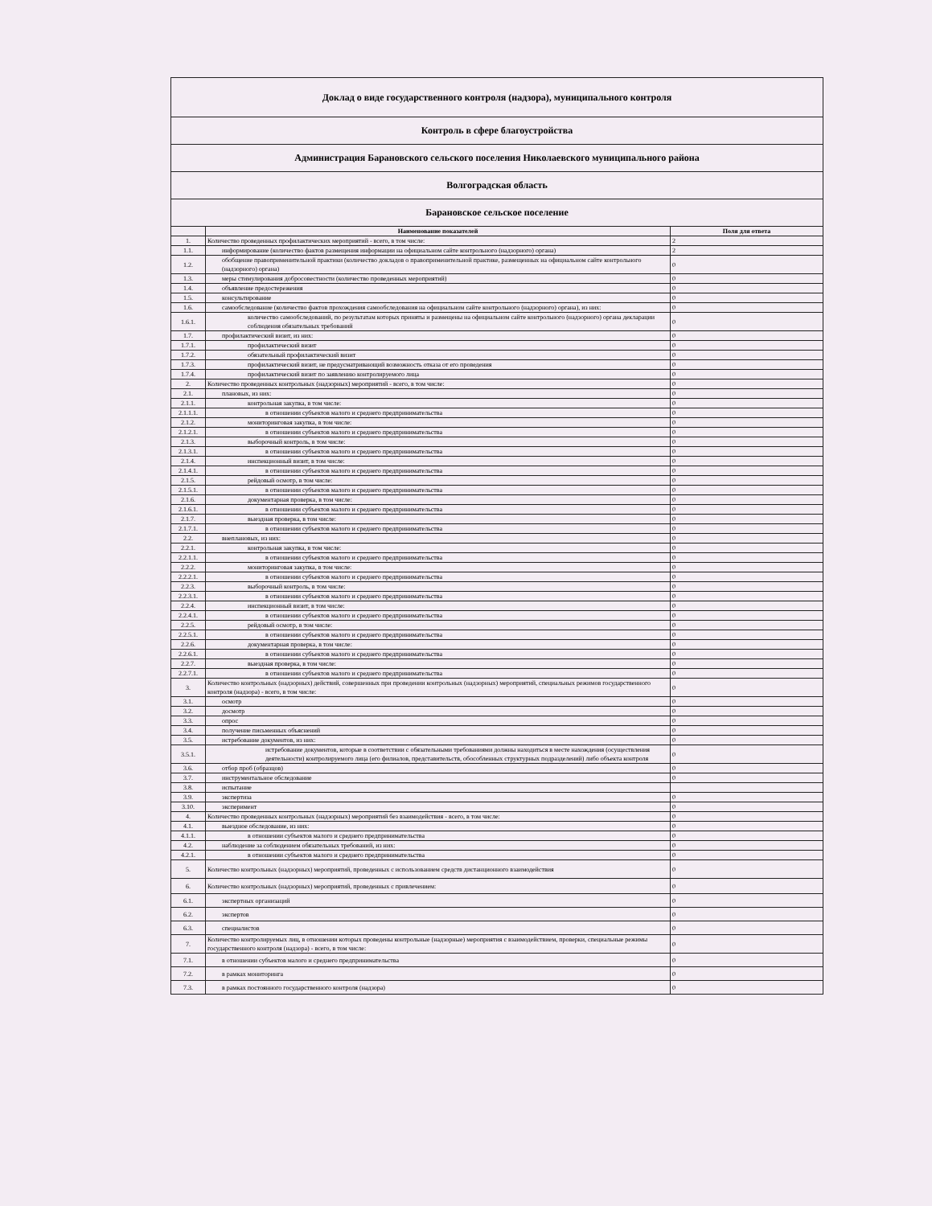| Доклад о виде государственного контроля (надзора), муниципального контроля | | |
| Контроль в сфере благоустройства | | |
| Администрация Барановского сельского поселения Николаевского муниципального района | | |
| Волгоградская область | | |
| Барановское сельское поселение | | |
| | Наименование показателей | Поля для ответа |
| 1. | Количество проведенных профилактических мероприятий - всего, в том числе: | 2 |
| 1.1. | информирование (количество фактов размещения информации на официальном сайте контрольного (надзорного) органа) | 2 |
| 1.2. | обобщение правоприменительной практики (количество докладов о правоприменительной практике, размещенных на официальном сайте контрольного (надзорного) органа) | 0 |
| 1.3. | меры стимулирования добросовестности (количество проведенных мероприятий) | 0 |
| 1.4. | объявление предостережения | 0 |
| 1.5. | консультирование | 0 |
| 1.6. | самообследование (количество фактов прохождения самообследования на официальном сайте контрольного (надзорного) органа), из них: | 0 |
| 1.6.1. | количество самообследований, по результатам которых приняты и размещены на официальном сайте контрольного (надзорного) органа декларации соблюдения обязательных требований | 0 |
| 1.7. | профилактический визит, из них: | 0 |
| 1.7.1. | профилактический визит | 0 |
| 1.7.2. | обязательный профилактический визит | 0 |
| 1.7.3. | профилактический визит, не предусматривающий возможность отказа от его проведения | 0 |
| 1.7.4. | профилактический визит по заявлению контролируемого лица | 0 |
| 2. | Количество проведенных контрольных (надзорных) мероприятий - всего, в том числе: | 0 |
| 2.1. | плановых, из них: | 0 |
| 2.1.1. | контрольная закупка, в том числе: | 0 |
| 2.1.1.1. | в отношении субъектов малого и среднего предпринимательства | 0 |
| 2.1.2. | мониторинговая закупка, в том числе: | 0 |
| 2.1.2.1. | в отношении субъектов малого и среднего предпринимательства | 0 |
| 2.1.3. | выборочный контроль, в том числе: | 0 |
| 2.1.3.1. | в отношении субъектов малого и среднего предпринимательства | 0 |
| 2.1.4. | инспекционный визит, в том числе: | 0 |
| 2.1.4.1. | в отношении субъектов малого и среднего предпринимательства | 0 |
| 2.1.5. | рейдовый осмотр, в том числе: | 0 |
| 2.1.5.1. | в отношении субъектов малого и среднего предпринимательства | 0 |
| 2.1.6. | документарная проверка, в том числе: | 0 |
| 2.1.6.1. | в отношении субъектов малого и среднего предпринимательства | 0 |
| 2.1.7. | выездная проверка, в том числе: | 0 |
| 2.1.7.1. | в отношении субъектов малого и среднего предпринимательства | 0 |
| 2.2. | внеплановых, из них: | 0 |
| 2.2.1. | контрольная закупка, в том числе: | 0 |
| 2.2.1.1. | в отношении субъектов малого и среднего предпринимательства | 0 |
| 2.2.2. | мониторинговая закупка, в том числе: | 0 |
| 2.2.2.1. | в отношении субъектов малого и среднего предпринимательства | 0 |
| 2.2.3. | выборочный контроль, в том числе: | 0 |
| 2.2.3.1. | в отношении субъектов малого и среднего предпринимательства | 0 |
| 2.2.4. | инспекционный визит, в том числе: | 0 |
| 2.2.4.1. | в отношении субъектов малого и среднего предпринимательства | 0 |
| 2.2.5. | рейдовый осмотр, в том числе: | 0 |
| 2.2.5.1. | в отношении субъектов малого и среднего предпринимательства | 0 |
| 2.2.6. | документарная проверка, в том числе: | 0 |
| 2.2.6.1. | в отношении субъектов малого и среднего предпринимательства | 0 |
| 2.2.7. | выездная проверка, в том числе: | 0 |
| 2.2.7.1. | в отношении субъектов малого и среднего предпринимательства | 0 |
| 3. | Количество контрольных (надзорных) действий, совершенных при проведении контрольных (надзорных) мероприятий, специальных режимов государственного контроля (надзора) - всего, в том числе: | 0 |
| 3.1. | осмотр | 0 |
| 3.2. | досмотр | 0 |
| 3.3. | опрос | 0 |
| 3.4. | получение письменных объяснений | 0 |
| 3.5. | истребование документов, из них: | 0 |
| 3.5.1. | истребование документов, которые в соответствии с обязательными требованиями должны находиться в месте нахождения (осуществления деятельности) контролируемого лица (его филиалов, представительств, обособленных структурных подразделений) либо объекта контроля | 0 |
| 3.6. | отбор проб (образцов) | 0 |
| 3.7. | инструментальное обследование | 0 |
| 3.8. | испытание | |
| 3.9. | экспертиза | 0 |
| 3.10. | эксперимент | 0 |
| 4. | Количество проведенных контрольных (надзорных) мероприятий без взаимодействия - всего, в том числе: | 0 |
| 4.1. | выездное обследование, из них: | 0 |
| 4.1.1. | в отношении субъектов малого и среднего предпринимательства | 0 |
| 4.2. | наблюдение за соблюдением обязательных требований, из них: | 0 |
| 4.2.1. | в отношении субъектов малого и среднего предпринимательства | 0 |
| 5. | Количество контрольных (надзорных) мероприятий, проведенных с использованием средств дистанционного взаимодействия | 0 |
| 6. | Количество контрольных (надзорных) мероприятий, проведенных с привлечением: | 0 |
| 6.1. | экспертных организаций | 0 |
| 6.2. | экспертов | 0 |
| 6.3. | специалистов | 0 |
| 7. | Количество контролируемых лиц, в отношении которых проведены контрольные (надзорные) мероприятия с взаимодействием, проверки, специальные режимы государственного контроля (надзора) - всего, в том числе: | 0 |
| 7.1. | в отношении субъектов малого и среднего предпринимательства | 0 |
| 7.2. | в рамках мониторинга | 0 |
| 7.3. | в рамках постоянного государственного контроля (надзора) | 0 |